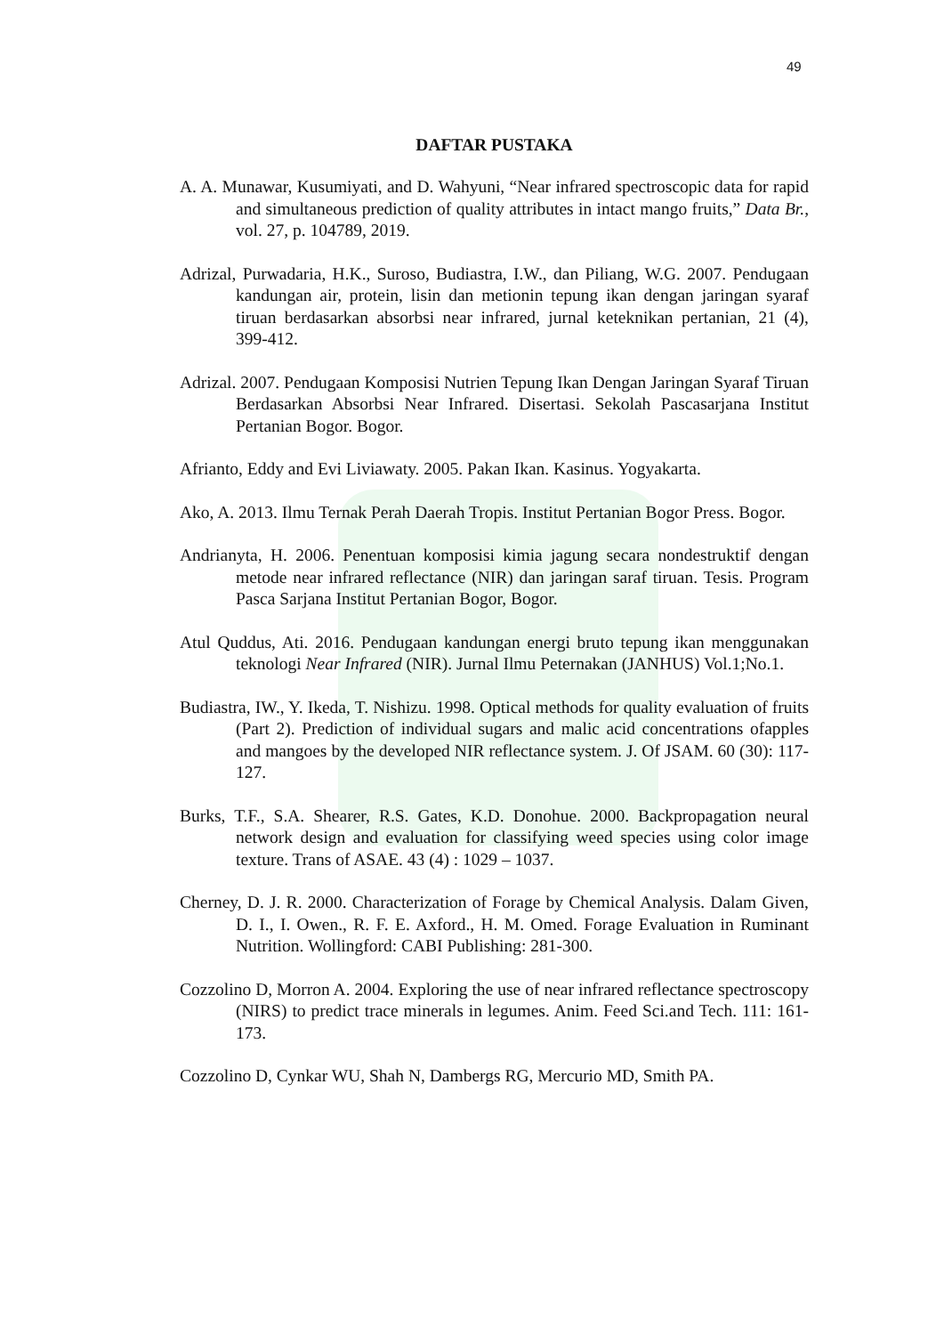49
DAFTAR PUSTAKA
A. A. Munawar, Kusumiyati, and D. Wahyuni, “Near infrared spectroscopic data for rapid and simultaneous prediction of quality attributes in intact mango fruits,” Data Br., vol. 27, p. 104789, 2019.
Adrizal, Purwadaria, H.K., Suroso, Budiastra, I.W., dan Piliang, W.G. 2007. Pendugaan kandungan air, protein, lisin dan metionin tepung ikan dengan jaringan syaraf tiruan berdasarkan absorbsi near infrared, jurnal keteknikan pertanian, 21 (4), 399-412.
Adrizal. 2007. Pendugaan Komposisi Nutrien Tepung Ikan Dengan Jaringan Syaraf Tiruan Berdasarkan Absorbsi Near Infrared. Disertasi. Sekolah Pascasarjana Institut Pertanian Bogor. Bogor.
Afrianto, Eddy and Evi Liviawaty. 2005. Pakan Ikan. Kasinus. Yogyakarta.
Ako, A. 2013. Ilmu Ternak Perah Daerah Tropis. Institut Pertanian Bogor Press. Bogor.
Andrianyta, H. 2006. Penentuan komposisi kimia jagung secara nondestruktif dengan metode near infrared reflectance (NIR) dan jaringan saraf tiruan. Tesis. Program Pasca Sarjana Institut Pertanian Bogor, Bogor.
Atul Quddus, Ati. 2016. Pendugaan kandungan energi bruto tepung ikan menggunakan teknologi Near Infrared (NIR). Jurnal Ilmu Peternakan (JANHUS) Vol.1;No.1.
Budiastra, IW., Y. Ikeda, T. Nishizu. 1998. Optical methods for quality evaluation of fruits (Part 2). Prediction of individual sugars and malic acid concentrations ofapples and mangoes by the developed NIR reflectance system. J. Of JSAM. 60 (30): 117-127.
Burks, T.F., S.A. Shearer, R.S. Gates, K.D. Donohue. 2000. Backpropagation neural network design and evaluation for classifying weed species using color image texture. Trans of ASAE. 43 (4) : 1029 – 1037.
Cherney, D. J. R. 2000. Characterization of Forage by Chemical Analysis. Dalam Given, D. I., I. Owen., R. F. E. Axford., H. M. Omed. Forage Evaluation in Ruminant Nutrition. Wollingford: CABI Publishing: 281-300.
Cozzolino D, Morron A. 2004. Exploring the use of near infrared reflectance spectroscopy (NIRS) to predict trace minerals in legumes. Anim. Feed Sci.and Tech. 111: 161-173.
Cozzolino D, Cynkar WU, Shah N, Dambergs RG, Mercurio MD, Smith PA.